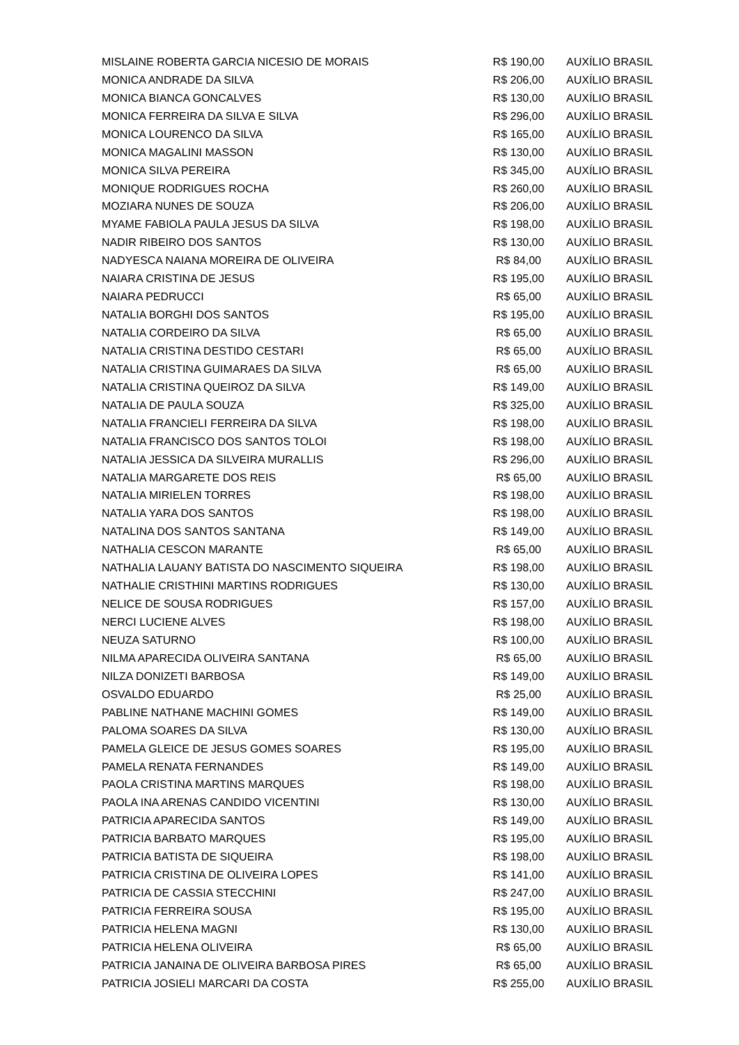| MISLAINE ROBERTA GARCIA NICESIO DE MORAIS | R$ 190,00 | AUXÍLIO BRASIL |
| MONICA ANDRADE DA SILVA | R$ 206,00 | AUXÍLIO BRASIL |
| MONICA BIANCA GONCALVES | R$ 130,00 | AUXÍLIO BRASIL |
| MONICA FERREIRA DA SILVA E SILVA | R$ 296,00 | AUXÍLIO BRASIL |
| MONICA LOURENCO DA SILVA | R$ 165,00 | AUXÍLIO BRASIL |
| MONICA MAGALINI MASSON | R$ 130,00 | AUXÍLIO BRASIL |
| MONICA SILVA PEREIRA | R$ 345,00 | AUXÍLIO BRASIL |
| MONIQUE RODRIGUES ROCHA | R$ 260,00 | AUXÍLIO BRASIL |
| MOZIARA NUNES DE SOUZA | R$ 206,00 | AUXÍLIO BRASIL |
| MYAME FABIOLA PAULA JESUS DA SILVA | R$ 198,00 | AUXÍLIO BRASIL |
| NADIR RIBEIRO DOS SANTOS | R$ 130,00 | AUXÍLIO BRASIL |
| NADYESCA NAIANA MOREIRA DE OLIVEIRA | R$ 84,00 | AUXÍLIO BRASIL |
| NAIARA CRISTINA DE JESUS | R$ 195,00 | AUXÍLIO BRASIL |
| NAIARA PEDRUCCI | R$ 65,00 | AUXÍLIO BRASIL |
| NATALIA BORGHI DOS SANTOS | R$ 195,00 | AUXÍLIO BRASIL |
| NATALIA CORDEIRO DA SILVA | R$ 65,00 | AUXÍLIO BRASIL |
| NATALIA CRISTINA DESTIDO CESTARI | R$ 65,00 | AUXÍLIO BRASIL |
| NATALIA CRISTINA GUIMARAES DA SILVA | R$ 65,00 | AUXÍLIO BRASIL |
| NATALIA CRISTINA QUEIROZ DA SILVA | R$ 149,00 | AUXÍLIO BRASIL |
| NATALIA DE PAULA SOUZA | R$ 325,00 | AUXÍLIO BRASIL |
| NATALIA FRANCIELI FERREIRA DA SILVA | R$ 198,00 | AUXÍLIO BRASIL |
| NATALIA FRANCISCO DOS SANTOS TOLOI | R$ 198,00 | AUXÍLIO BRASIL |
| NATALIA JESSICA DA SILVEIRA MURALLIS | R$ 296,00 | AUXÍLIO BRASIL |
| NATALIA MARGARETE DOS REIS | R$ 65,00 | AUXÍLIO BRASIL |
| NATALIA MIRIELEN TORRES | R$ 198,00 | AUXÍLIO BRASIL |
| NATALIA YARA DOS SANTOS | R$ 198,00 | AUXÍLIO BRASIL |
| NATALINA DOS SANTOS SANTANA | R$ 149,00 | AUXÍLIO BRASIL |
| NATHALIA CESCON MARANTE | R$ 65,00 | AUXÍLIO BRASIL |
| NATHALIA LAUANY BATISTA DO NASCIMENTO SIQUEIRA | R$ 198,00 | AUXÍLIO BRASIL |
| NATHALIE CRISTHINI MARTINS RODRIGUES | R$ 130,00 | AUXÍLIO BRASIL |
| NELICE DE SOUSA RODRIGUES | R$ 157,00 | AUXÍLIO BRASIL |
| NERCI LUCIENE ALVES | R$ 198,00 | AUXÍLIO BRASIL |
| NEUZA SATURNO | R$ 100,00 | AUXÍLIO BRASIL |
| NILMA APARECIDA OLIVEIRA SANTANA | R$ 65,00 | AUXÍLIO BRASIL |
| NILZA DONIZETI BARBOSA | R$ 149,00 | AUXÍLIO BRASIL |
| OSVALDO EDUARDO | R$ 25,00 | AUXÍLIO BRASIL |
| PABLINE NATHANE MACHINI GOMES | R$ 149,00 | AUXÍLIO BRASIL |
| PALOMA SOARES DA SILVA | R$ 130,00 | AUXÍLIO BRASIL |
| PAMELA GLEICE DE JESUS GOMES SOARES | R$ 195,00 | AUXÍLIO BRASIL |
| PAMELA RENATA FERNANDES | R$ 149,00 | AUXÍLIO BRASIL |
| PAOLA CRISTINA MARTINS MARQUES | R$ 198,00 | AUXÍLIO BRASIL |
| PAOLA INA ARENAS CANDIDO VICENTINI | R$ 130,00 | AUXÍLIO BRASIL |
| PATRICIA APARECIDA SANTOS | R$ 149,00 | AUXÍLIO BRASIL |
| PATRICIA BARBATO MARQUES | R$ 195,00 | AUXÍLIO BRASIL |
| PATRICIA BATISTA DE SIQUEIRA | R$ 198,00 | AUXÍLIO BRASIL |
| PATRICIA CRISTINA DE OLIVEIRA LOPES | R$ 141,00 | AUXÍLIO BRASIL |
| PATRICIA DE CASSIA STECCHINI | R$ 247,00 | AUXÍLIO BRASIL |
| PATRICIA FERREIRA SOUSA | R$ 195,00 | AUXÍLIO BRASIL |
| PATRICIA HELENA MAGNI | R$ 130,00 | AUXÍLIO BRASIL |
| PATRICIA HELENA OLIVEIRA | R$ 65,00 | AUXÍLIO BRASIL |
| PATRICIA JANAINA DE OLIVEIRA BARBOSA PIRES | R$ 65,00 | AUXÍLIO BRASIL |
| PATRICIA JOSIELI MARCARI DA COSTA | R$ 255,00 | AUXÍLIO BRASIL |